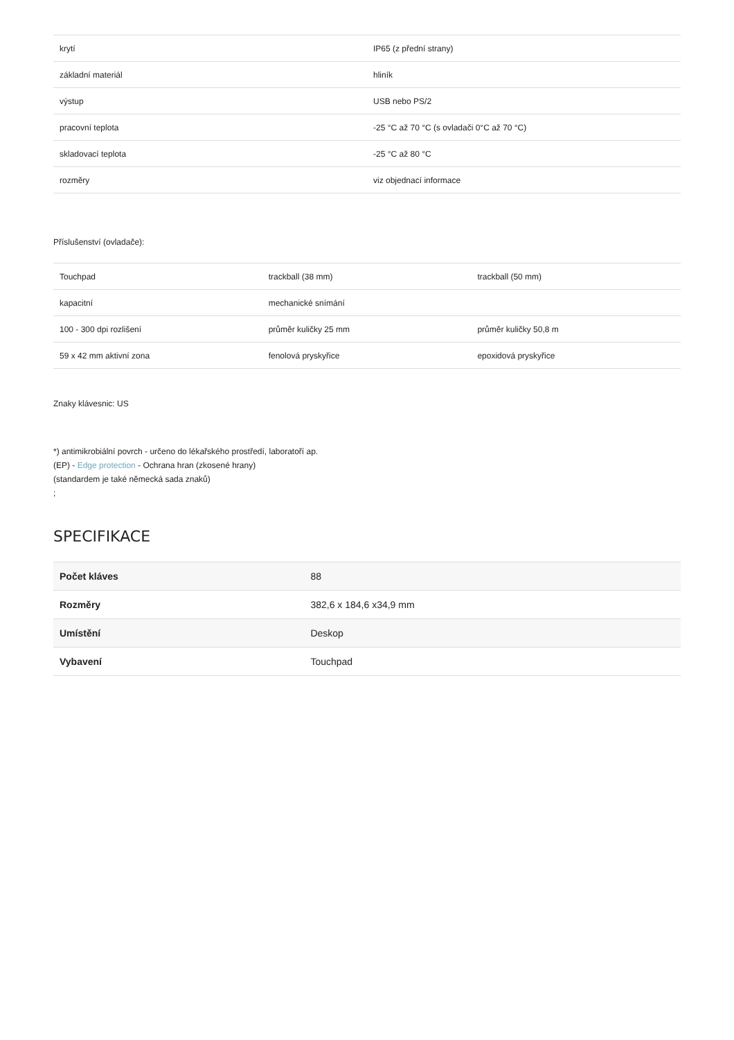| krytí | IP65 (z přední strany) |
| základní materiál | hliník |
| výstup | USB nebo PS/2 |
| pracovní teplota | -25 °C až 70 °C (s ovladači 0°C až 70 °C) |
| skladovací teplota | -25 °C až 80 °C |
| rozměry | viz objednací informace |
Příslušenství (ovladače):
| Touchpad | trackball (38 mm) | trackball (50 mm) |
| kapacitní | mechanické snímání | |
| 100 - 300 dpi rozlišení | průměr kuličky 25 mm | průměr kuličky 50,8 m |
| 59 x 42 mm aktivní zona | fenolová pryskyřice | epoxidová pryskyřice |
Znaky klávesnic: US
*) antimikrobiální povrch - určeno do lékařského prostředí, laboratoří ap.
(EP) - Edge protection - Ochrana hran (zkosené hrany)
(standardem je také německá sada znaků)
;
SPECIFIKACE
| Počet kláves | 88 |
| Rozměry | 382,6 x 184,6 x34,9 mm |
| Umístění | Deskop |
| Vybavení | Touchpad |